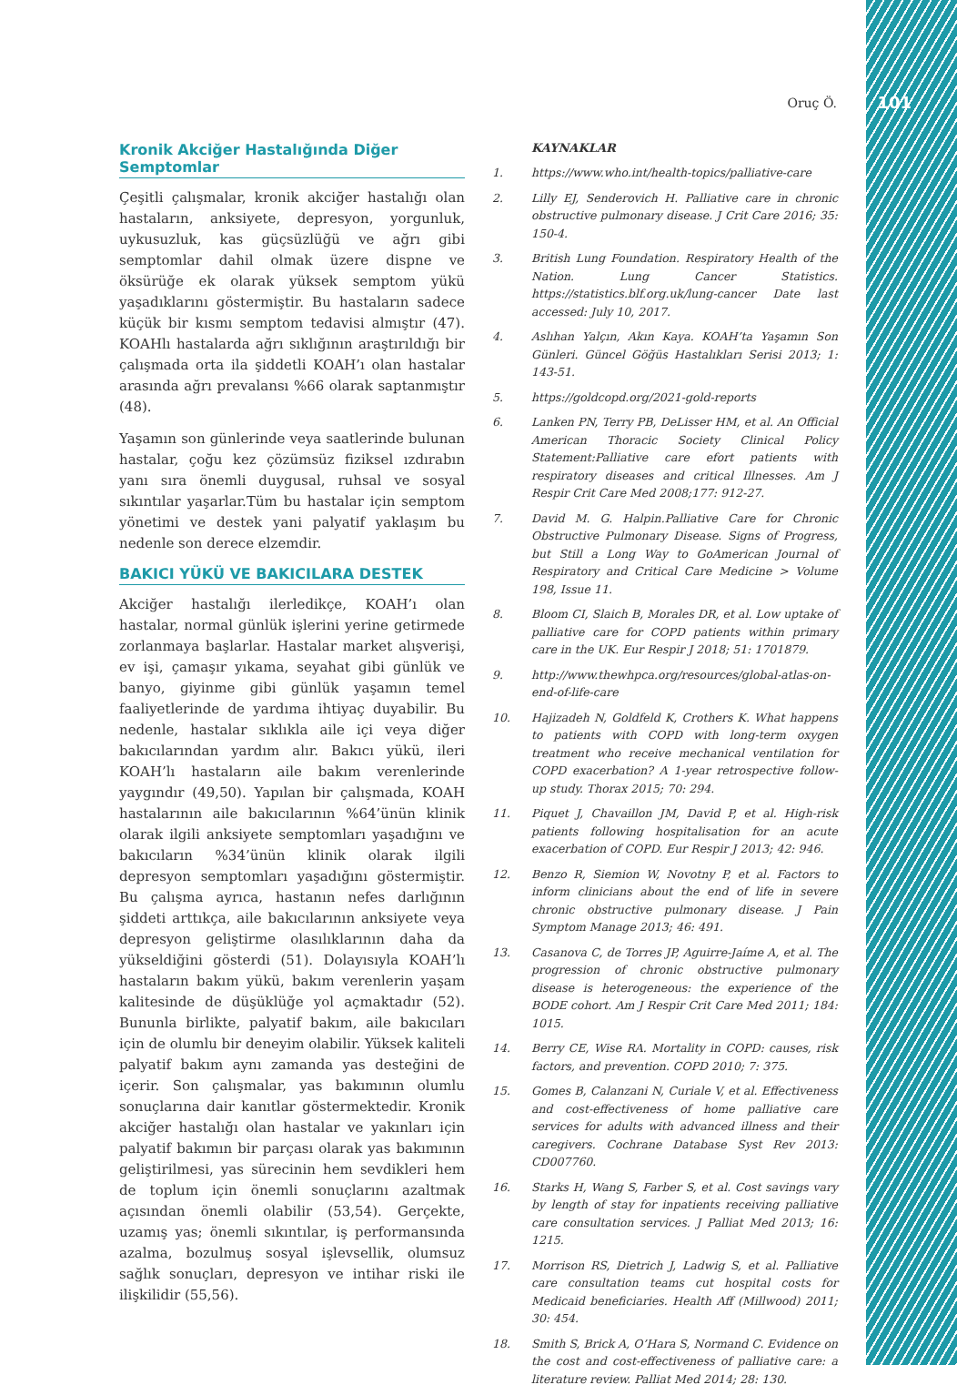Oruç Ö. 101
Kronik Akciğer Hastalığında Diğer Semptomlar
Çeşitli çalışmalar, kronik akciğer hastalığı olan hastaların, anksiyete, depresyon, yorgunluk, uykusuzluk, kas güçsüzlüğü ve ağrı gibi semptomlar dahil olmak üzere dispne ve öksürüğe ek olarak yüksek semptom yükü yaşadıklarını göstermiştir. Bu hastaların sadece küçük bir kısmı semptom tedavisi almıştır (47). KOAHlı hastalarda ağrı sıklığının araştırıldığı bir çalışmada orta ila şiddetli KOAH’ı olan hastalar arasında ağrı prevalansı %66 olarak saptanmıştır (48).
Yaşamın son günlerinde veya saatlerinde bulunan hastalar, çoğu kez çözümsüz fiziksel ızdırabın yanı sıra önemli duygusal, ruhsal ve sosyal sıkıntılar yaşarlar.Tüm bu hastalar için semptom yönetimi ve destek yani palyatif yaklaşım bu nedenle son derece elzemdir.
BAKICI YÜKÜ VE BAKICILARA DESTEK
Akciğer hastalığı ilerledikçe, KOAH’ı olan hastalar, normal günlük işlerini yerine getirmede zorlanmaya başlarlar. Hastalar market alışverişi, ev işi, çamaşır yıkama, seyahat gibi günlük ve banyo, giyinme gibi günlük yaşamın temel faaliyetlerinde de yardıma ihtiyaç duyabilir. Bu nedenle, hastalar sıklıkla aile içi veya diğer bakıcılarından yardım alır. Bakıcı yükü, ileri KOAH’lı hastaların aile bakım verenlerinde yaygındır (49,50). Yapılan bir çalışmada, KOAH hastalarının aile bakıcılarının %64’ünün klinik olarak ilgili anksiyete semptomları yaşadığını ve bakıcıların %34’ünün klinik olarak ilgili depresyon semptomları yaşadığını göstermiştir. Bu çalışma ayrıca, hastanın nefes darlığının şiddeti arttıkça, aile bakıcılarının anksiyete veya depresyon geliştirme olasılıklarının daha da yükseldiğini gösterdi (51). Dolayısıyla KOAH’lı hastaların bakım yükü, bakım verenlerin yaşam kalitesinde de düşüklüğe yol açmaktadır (52). Bununla birlikte, palyatif bakım, aile bakıcıları için de olumlu bir deneyim olabilir. Yüksek kaliteli palyatif bakım aynı zamanda yas desteğini de içerir. Son çalışmalar, yas bakımının olumlu sonuçlarına dair kanıtlar göstermektedir. Kronik akciğer hastalığı olan hastalar ve yakınları için palyatif bakımın bir parçası olarak yas bakımının geliştirilmesi, yas sürecinin hem sevdikleri hem de toplum için önemli sonuçlarını azaltmak açısından önemli olabilir (53,54). Gerçekte, uzamış yas; önemli sıkıntılar, iş performansında azalma, bozulmuş sosyal işlevsellik, olumsuz sağlık sonuçları, depresyon ve intihar riski ile ilişkilidir (55,56).
KAYNAKLAR
1. https://www.who.int/health-topics/palliative-care
2. Lilly EJ, Senderovich H. Palliative care in chronic obstructive pulmonary disease. J Crit Care 2016; 35: 150-4.
3. British Lung Foundation. Respiratory Health of the Nation. Lung Cancer Statistics. https://statistics.blf.org.uk/lung-cancer Date last accessed: July 10, 2017.
4. Aslıhan Yalçın, Akın Kaya. KOAH’ta Yaşamın Son Günleri. Güncel Göğüs Hastalıkları Serisi 2013; 1: 143-51.
5. https://goldcopd.org/2021-gold-reports
6. Lanken PN, Terry PB, DeLisser HM, et al. An Official American Thoracic Society Clinical Policy Statement:Palliative care efort patients with respiratory diseases and critical Illnesses. Am J Respir Crit Care Med 2008;177: 912-27.
7. David M. G. Halpin.Palliative Care for Chronic Obstructive Pulmonary Disease. Signs of Progress, but Still a Long Way to GoAmerican Journal of Respiratory and Critical Care Medicine > Volume 198, Issue 11.
8. Bloom CI, Slaich B, Morales DR, et al. Low uptake of palliative care for COPD patients within primary care in the UK. Eur Respir J 2018; 51: 1701879.
9. http://www.thewhpca.org/resources/global-atlas-on-end-of-life-care
10. Hajizadeh N, Goldfeld K, Crothers K. What happens to patients with COPD with long-term oxygen treatment who receive mechanical ventilation for COPD exacerbation? A 1-year retrospective follow-up study. Thorax 2015; 70: 294.
11. Piquet J, Chavaillon JM, David P, et al. High-risk patients following hospitalisation for an acute exacerbation of COPD. Eur Respir J 2013; 42: 946.
12. Benzo R, Siemion W, Novotny P, et al. Factors to inform clinicians about the end of life in severe chronic obstructive pulmonary disease. J Pain Symptom Manage 2013; 46: 491.
13. Casanova C, de Torres JP, Aguirre-Jaíme A, et al. The progression of chronic obstructive pulmonary disease is heterogeneous: the experience of the BODE cohort. Am J Respir Crit Care Med 2011; 184: 1015.
14. Berry CE, Wise RA. Mortality in COPD: causes, risk factors, and prevention. COPD 2010; 7: 375.
15. Gomes B, Calanzani N, Curiale V, et al. Effectiveness and cost-effectiveness of home palliative care services for adults with advanced illness and their caregivers. Cochrane Database Syst Rev 2013: CD007760.
16. Starks H, Wang S, Farber S, et al. Cost savings vary by length of stay for inpatients receiving palliative care consultation services. J Palliat Med 2013; 16: 1215.
17. Morrison RS, Dietrich J, Ladwig S, et al. Palliative care consultation teams cut hospital costs for Medicaid beneficiaries. Health Aff (Millwood) 2011; 30: 454.
18. Smith S, Brick A, O’Hara S, Normand C. Evidence on the cost and cost-effectiveness of palliative care: a literature review. Palliat Med 2014; 28: 130.